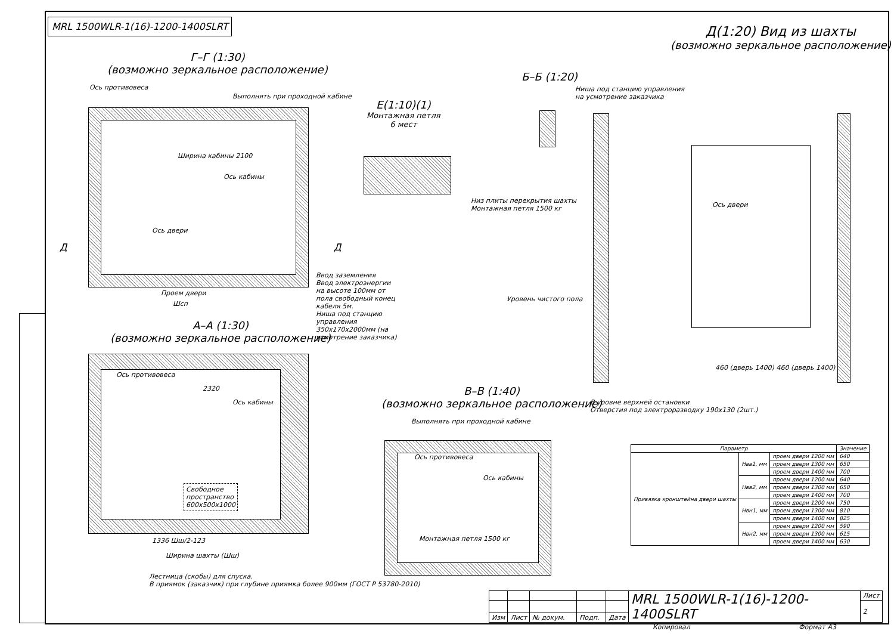MRL 1500WLR-1(16)-1200-1400SLRT
Г–Г (1:30)
(возможно зеркальное расположение)
Ось противовеса
Выполнять при проходной кабине
Ширина кабины 2100
Ось кабины
Ось двери
Проем двери
Шсп
Д Д
Ввод заземления
Ввод электроэнергии
на высоте 100мм от пола свободный конец кабеля 5м.
Ниша под станцию управления 350х170х2000мм (на усмотрение заказчика)
Е(1:10)(1)
Монтажная петля
6 мест
Низ плиты перекрытия шахты
Монтажная петля 1500 кг
Б–Б (1:20)
Ниша под станцию управления
на усмотрение заказчика
Уровень чистого пола
В уровне верхней остановки
Отверстия под электроразводку 190х130 (2шт.)
Д(1:20) Вид из шахты
(возможно зеркальное расположение)
Ось двери
460 (дверь 1400) 460 (дверь 1400)
А–А (1:30)
(возможно зеркальное расположение)
Ось противовеса
2320
Ось кабины
Свободное
пространство
600х500х1000
1336 Шш/2-123
Ширина шахты (Шш)
Лестница (скобы) для спуска.
В приямок (заказчик) при глубине приямка более 900мм (ГОСТ Р 53780-2010)
В–В (1:40)
(возможно зеркальное расположение)
Выполнять при проходной кабине
Ось противовеса
Ось кабины
Монтажная петля 1500 кг
| Параметр | | | Значение |
| --- | --- | --- | --- |
| Привязка кронштейна двери шахты | Нвв1, мм | проем двери 1200 мм | 640 |
| | | проем двери 1300 мм | 650 |
| | | проем двери 1400 мм | 700 |
| | Нвв2, мм | проем двери 1200 мм | 640 |
| | | проем двери 1300 мм | 650 |
| | | проем двери 1400 мм | 700 |
| | Нвн1, мм | проем двери 1200 мм | 750 |
| | | проем двери 1300 мм | 810 |
| | | проем двери 1400 мм | 825 |
| | Нвн2, мм | проем двери 1200 мм | 590 |
| | | проем двери 1300 мм | 615 |
| | | проем двери 1400 мм | 630 |
| | | | | | MRL 1500WLR-1(16)-1200-1400SLRT | Лист |
| | | | | | | 2 |
| Изм | Лист | № докум. | Подп. | Дата | | |
Копировал Формат А3